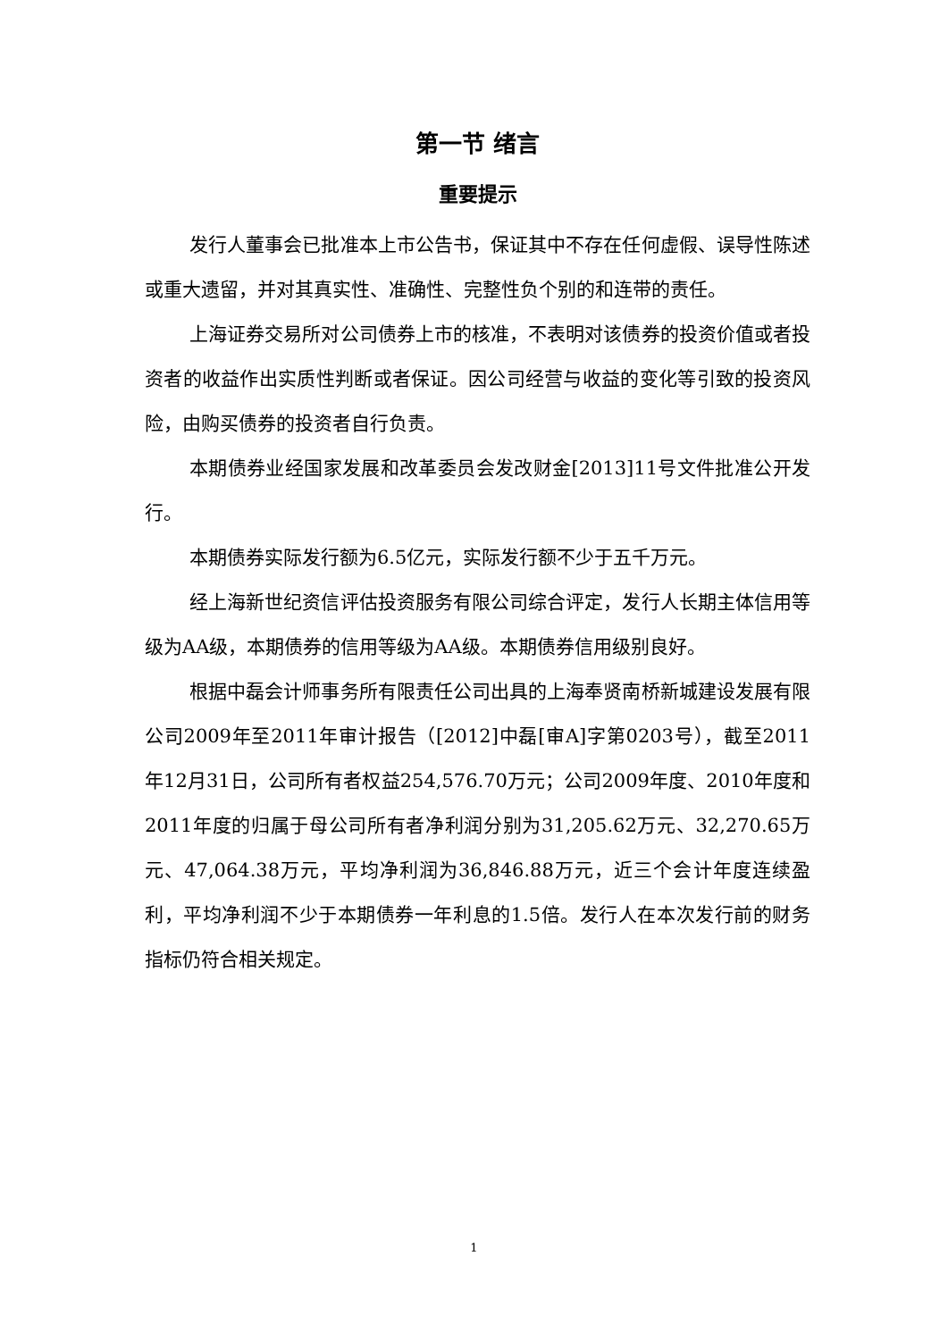第一节 绪言
重要提示
发行人董事会已批准本上市公告书，保证其中不存在任何虚假、误导性陈述或重大遗留，并对其真实性、准确性、完整性负个别的和连带的责任。
上海证券交易所对公司债券上市的核准，不表明对该债券的投资价值或者投资者的收益作出实质性判断或者保证。因公司经营与收益的变化等引致的投资风险，由购买债券的投资者自行负责。
本期债券业经国家发展和改革委员会发改财金[2013]11号文件批准公开发行。
本期债券实际发行额为6.5亿元，实际发行额不少于五千万元。
经上海新世纪资信评估投资服务有限公司综合评定，发行人长期主体信用等级为AA级，本期债券的信用等级为AA级。本期债券信用级别良好。
根据中磊会计师事务所有限责任公司出具的上海奉贤南桥新城建设发展有限公司2009年至2011年审计报告（[2012]中磊[审A]字第0203号），截至2011年12月31日，公司所有者权益254,576.70万元；公司2009年度、2010年度和2011年度的归属于母公司所有者净利润分别为31,205.62万元、32,270.65万元、47,064.38万元，平均净利润为36,846.88万元，近三个会计年度连续盈利，平均净利润不少于本期债券一年利息的1.5倍。发行人在本次发行前的财务指标仍符合相关规定。
1